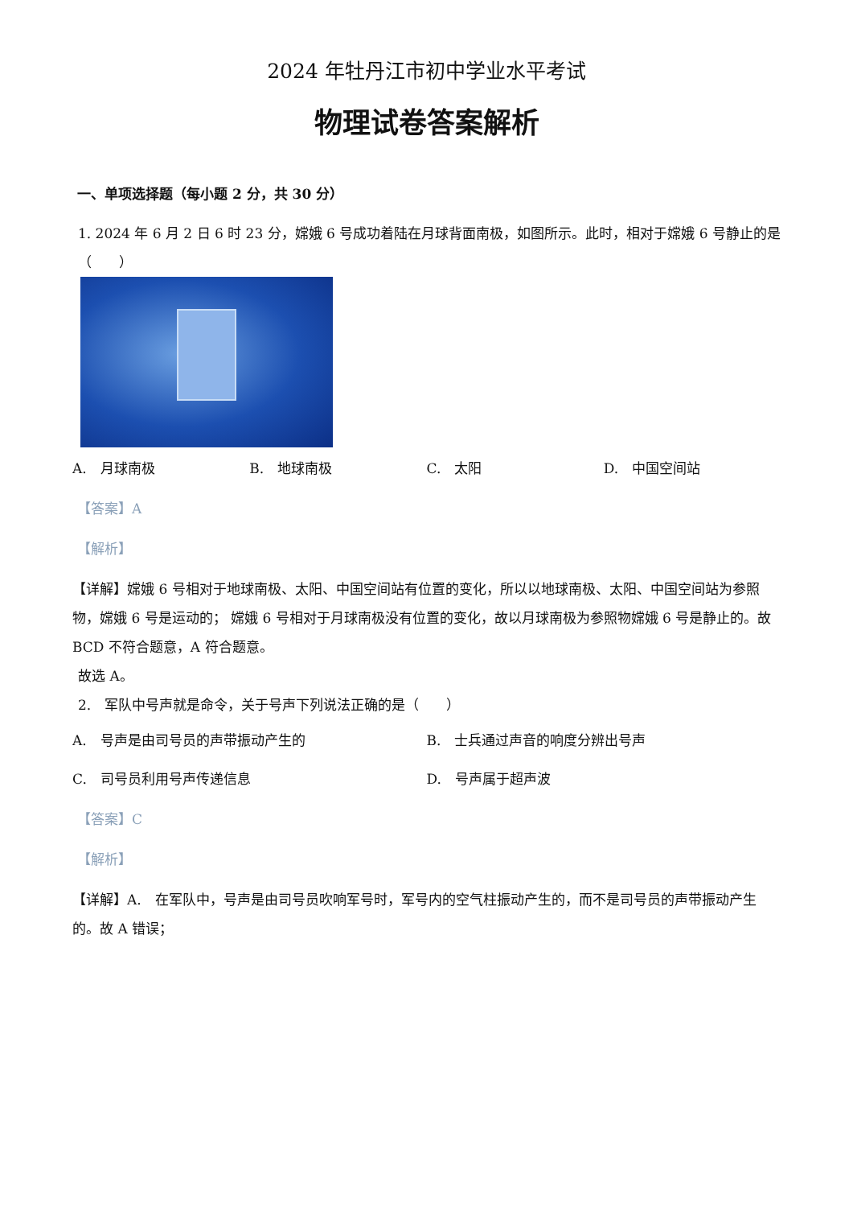2024 年牡丹江市初中学业水平考试
物理试卷答案解析
一、单项选择题（每小题 2 分，共 30 分）
1. 2024 年 6 月 2 日 6 时 23 分，嫦娥 6 号成功着陆在月球背面南极，如图所示。此时，相对于嫦娥 6 号静止的是（　　）
A.　月球南极 B.　地球南极 C.　太阳 D.　中国空间站
【答案】A
【解析】
【详解】嫦娥 6 号相对于地球南极、太阳、中国空间站有位置的变化，所以以地球南极、太阳、中国空间站为参照物，嫦娥 6 号是运动的； 嫦娥 6 号相对于月球南极没有位置的变化，故以月球南极为参照物嫦娥 6 号是静止的。故 BCD 不符合题意，A 符合题意。
故选 A。
2.　军队中号声就是命令，关于号声下列说法正确的是（　　）
A.　号声是由司号员的声带振动产生的
B.　士兵通过声音的响度分辨出号声
C.　司号员利用号声传递信息
D.　号声属于超声波
【答案】C
【解析】
【详解】A.　在军队中，号声是由司号员吹响军号时，军号内的空气柱振动产生的，而不是司号员的声带振动产生的。故 A 错误；